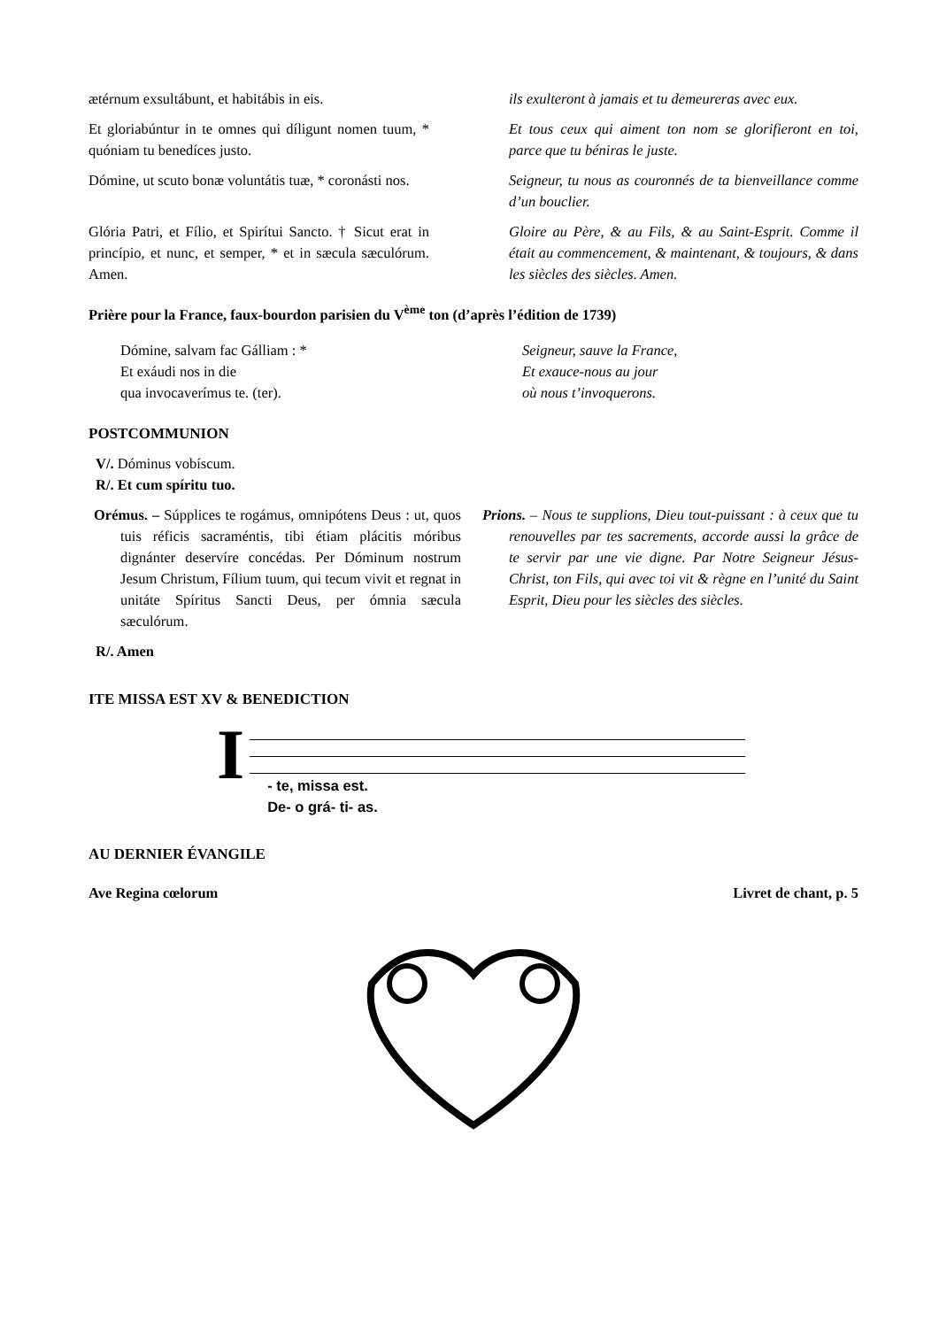ætérnum exsultábunt, et habitábis in eis.
ils exulteront à jamais et tu demeureras avec eux.
Et gloriabúntur in te omnes qui díligunt nomen tuum, * quóniam tu benedíces justo.
Et tous ceux qui aiment ton nom se glorifieront en toi, parce que tu béniras le juste.
Dómine, ut scuto bonæ voluntátis tuæ, * coronásti nos.
Seigneur, tu nous as couronnés de ta bienveillance comme d’un bouclier.
Glória Patri, et Fílio, et Spirítui Sancto. † Sicut erat in princípio, et nunc, et semper, * et in sæcula sæculórum. Amen.
Gloire au Père, & au Fils, & au Saint-Esprit. Comme il était au commencement, & maintenant, & toujours, & dans les siècles des siècles. Amen.
Prière pour la France, faux-bourdon parisien du V<sup>ème</sup> ton (d’après l’édition de 1739)
Dómine, salvam fac Gálliam : *
Et exáudi nos in die
qua invocaverímus te. (ter).
Seigneur, sauve la France,
Et exauce-nous au jour
où nous t’invoquerons.
POSTCOMMUNION
V/. Dóminus vobíscum.
R/. Et cum spíritu tuo.
Orémus. – Súpplices te rogámus, omnipótens Deus : ut, quos tuis réficis sacraméntis, tibi étiam plácitis móribus dignánter deservíre concédas. Per Dóminum nostrum Jesum Christum, Fílium tuum, qui tecum vivit et regnat in unitáte Spíritus Sancti Deus, per ómnia sæcula sæculórum.
Prions. – Nous te supplions, Dieu tout-puissant : à ceux que tu renouvelles par tes sacrements, accorde aussi la grâce de te servir par une vie digne. Par Notre Seigneur Jésus-Christ, ton Fils, qui avec toi vit & règne en l’unité du Saint Esprit, Dieu pour les siècles des siècles.
R/. Amen
ITE MISSA EST XV & BENEDICTION
I
- te, missa est.
De- o grá- ti- as.
AU DERNIER ÉVANGILE
Ave Regina cœlorum Livret de chant, p. 5